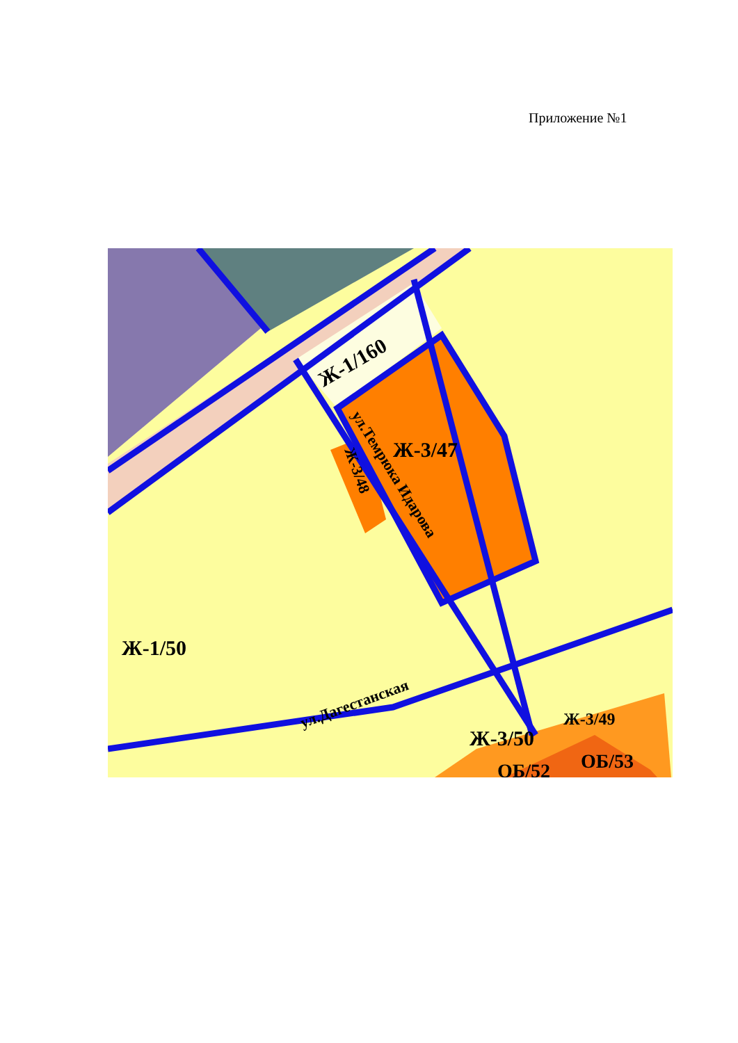Приложение №1
Ж-1/160
Ж-3/47
Ж-1/50
Ж-3/48
ул.Темрюка Идарова
ул.Дагестанская
Ж-3/50
Ж-3/49
ОБ/52
ОБ/53